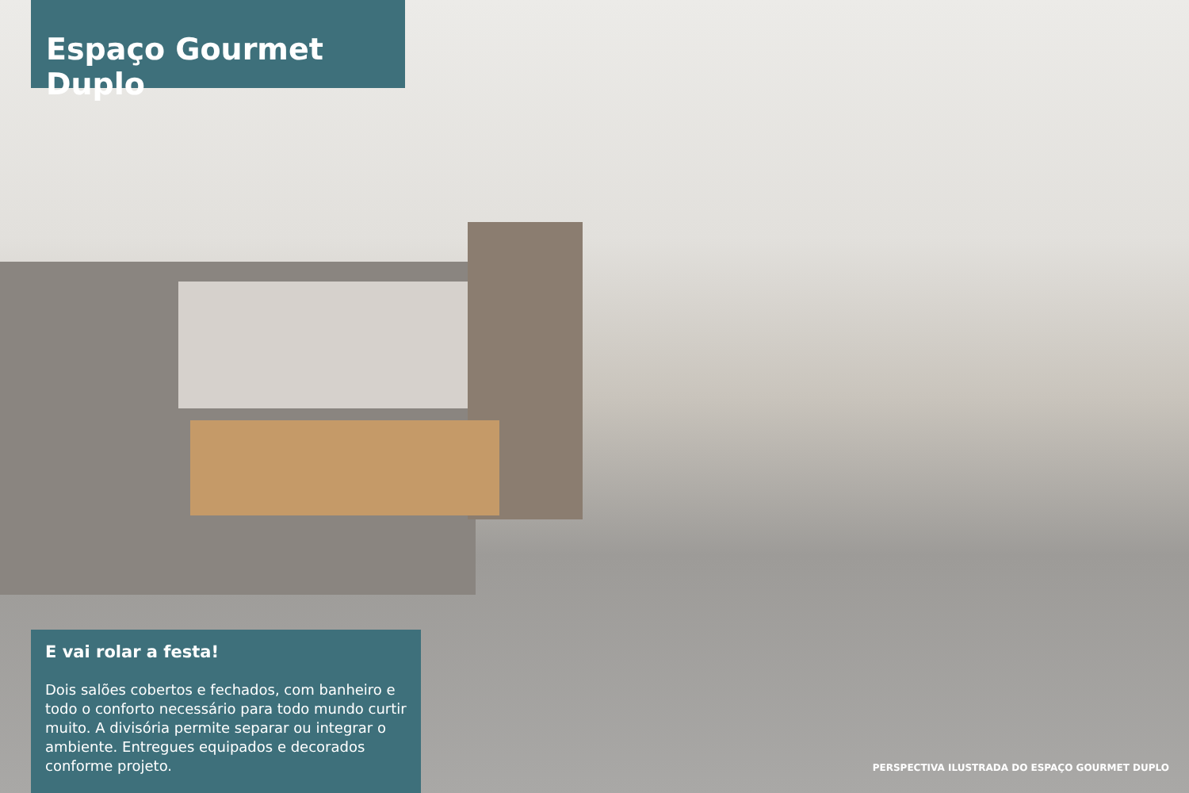Espaço Gourmet Duplo
E vai rolar a festa!
Dois salões cobertos e fechados, com banheiro e todo o conforto necessário para todo mundo curtir muito. A divisória permite separar ou integrar o ambiente. Entregues equipados e decorados conforme projeto.
PERSPECTIVA ILUSTRADA DO ESPAÇO GOURMET DUPLO